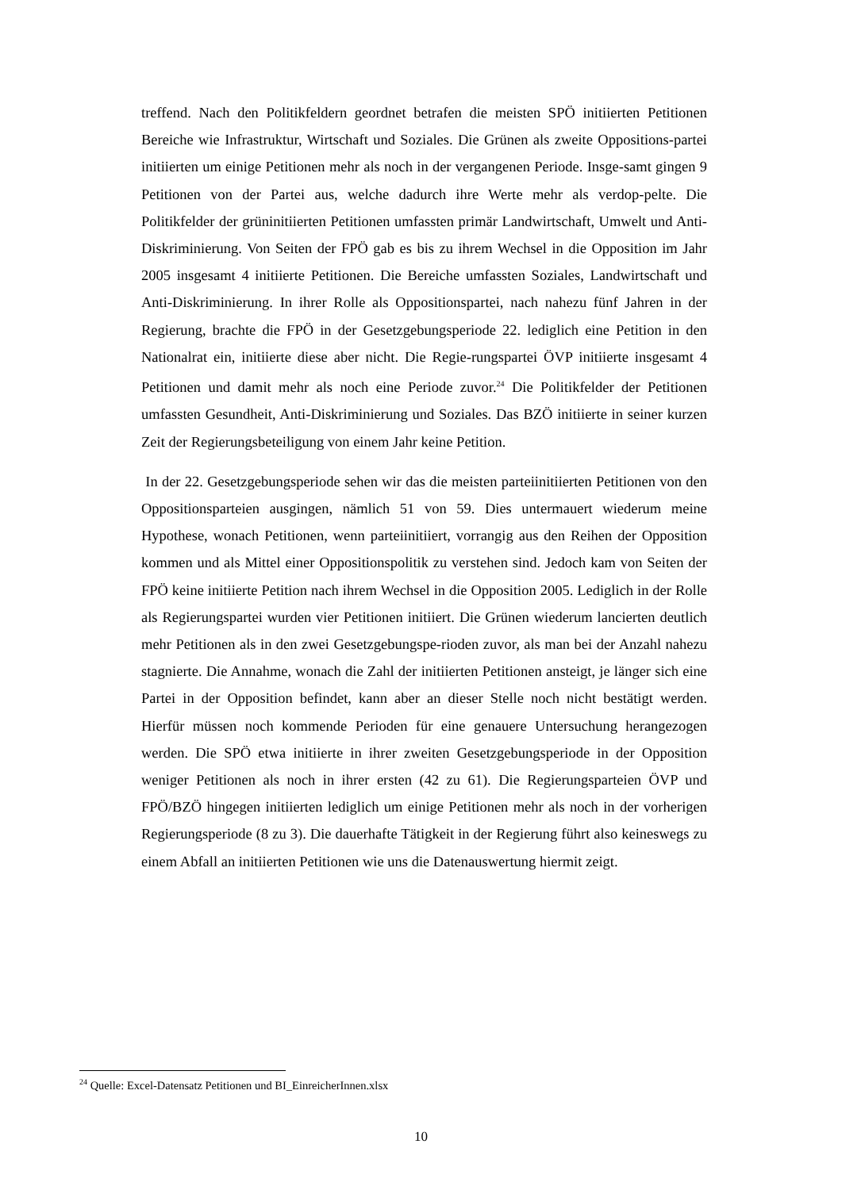treffend. Nach den Politikfeldern geordnet betrafen die meisten SPÖ initiierten Petitionen Bereiche wie Infrastruktur, Wirtschaft und Soziales. Die Grünen als zweite Oppositions-partei initiierten um einige Petitionen mehr als noch in der vergangenen Periode. Insge-samt gingen 9 Petitionen von der Partei aus, welche dadurch ihre Werte mehr als verdop-pelte. Die Politikfelder der grüninitiierten Petitionen umfassten primär Landwirtschaft, Umwelt und Anti-Diskriminierung. Von Seiten der FPÖ gab es bis zu ihrem Wechsel in die Opposition im Jahr 2005 insgesamt 4 initiierte Petitionen. Die Bereiche umfassten Soziales, Landwirtschaft und Anti-Diskriminierung. In ihrer Rolle als Oppositionspartei, nach nahezu fünf Jahren in der Regierung, brachte die FPÖ in der Gesetzgebungsperiode 22. lediglich eine Petition in den Nationalrat ein, initiierte diese aber nicht. Die Regie-rungspartei ÖVP initiierte insgesamt 4 Petitionen und damit mehr als noch eine Periode zuvor.<sup>24</sup> Die Politikfelder der Petitionen umfassten Gesundheit, Anti-Diskriminierung und Soziales. Das BZÖ initiierte in seiner kurzen Zeit der Regierungsbeteiligung von einem Jahr keine Petition.
In der 22. Gesetzgebungsperiode sehen wir das die meisten parteiinitiierten Petitionen von den Oppositionsparteien ausgingen, nämlich 51 von 59. Dies untermauert wiederum meine Hypothese, wonach Petitionen, wenn parteiinitiiert, vorrangig aus den Reihen der Opposition kommen und als Mittel einer Oppositionspolitik zu verstehen sind. Jedoch kam von Seiten der FPÖ keine initiierte Petition nach ihrem Wechsel in die Opposition 2005. Lediglich in der Rolle als Regierungspartei wurden vier Petitionen initiiert. Die Grünen wiederum lancierten deutlich mehr Petitionen als in den zwei Gesetzgebungspe-rioden zuvor, als man bei der Anzahl nahezu stagnierte. Die Annahme, wonach die Zahl der initiierten Petitionen ansteigt, je länger sich eine Partei in der Opposition befindet, kann aber an dieser Stelle noch nicht bestätigt werden. Hierfür müssen noch kommende Perioden für eine genauere Untersuchung herangezogen werden. Die SPÖ etwa initiierte in ihrer zweiten Gesetzgebungsperiode in der Opposition weniger Petitionen als noch in ihrer ersten (42 zu 61). Die Regierungsparteien ÖVP und FPÖ/BZÖ hingegen initiierten lediglich um einige Petitionen mehr als noch in der vorherigen Regierungsperiode (8 zu 3). Die dauerhafte Tätigkeit in der Regierung führt also keineswegs zu einem Abfall an initiierten Petitionen wie uns die Datenauswertung hiermit zeigt.
<sup>24</sup> Quelle: Excel-Datensatz Petitionen und BI_EinreicherInnen.xlsx
10